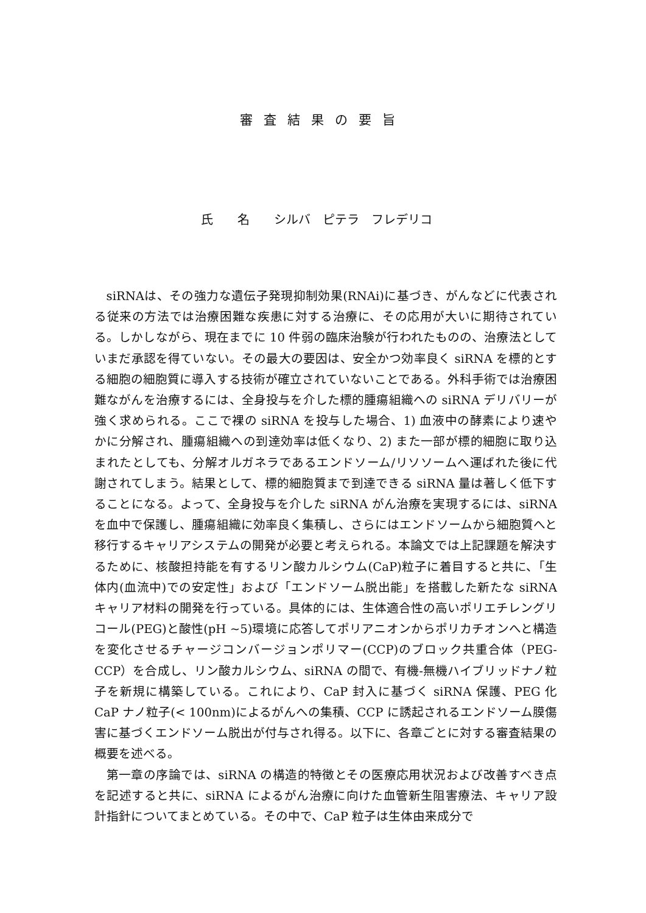審査結果の要旨
氏　　名　　シルバ　ピテラ　フレデリコ
siRNAは、その強力な遺伝子発現抑制効果(RNAi)に基づき、がんなどに代表される従来の方法では治療困難な疾患に対する治療に、その応用が大いに期待されている。しかしながら、現在までに 10 件弱の臨床治験が行われたものの、治療法としていまだ承認を得ていない。その最大の要因は、安全かつ効率良く siRNA を標的とする細胞の細胞質に導入する技術が確立されていないことである。外科手術では治療困難ながんを治療するには、全身投与を介した標的腫瘍組織への siRNA デリバリーが強く求められる。ここで裸の siRNA を投与した場合、1) 血液中の酵素により速やかに分解され、腫瘍組織への到達効率は低くなり、2) また一部が標的細胞に取り込まれたとしても、分解オルガネラであるエンドソーム/リソソームへ運ばれた後に代謝されてしまう。結果として、標的細胞質まで到達できる siRNA 量は著しく低下することになる。よって、全身投与を介した siRNA がん治療を実現するには、siRNA を血中で保護し、腫瘍組織に効率良く集積し、さらにはエンドソームから細胞質へと移行するキャリアシステムの開発が必要と考えられる。本論文では上記課題を解決するために、核酸担持能を有するリン酸カルシウム(CaP)粒子に着目すると共に、「生体内(血流中)での安定性」および「エンドソーム脱出能」を搭載した新たな siRNA キャリア材料の開発を行っている。具体的には、生体適合性の高いポリエチレングリコール(PEG)と酸性(pH ~5)環境に応答してポリアニオンからポリカチオンへと構造を変化させるチャージコンバージョンポリマー(CCP)のブロック共重合体（PEG-CCP）を合成し、リン酸カルシウム、siRNA の間で、有機-無機ハイブリッドナノ粒子を新規に構築している。これにより、CaP 封入に基づく siRNA 保護、PEG 化 CaP ナノ粒子(< 100nm)によるがんへの集積、CCP に誘起されるエンドソーム膜傷害に基づくエンドソーム脱出が付与され得る。以下に、各章ごとに対する審査結果の概要を述べる。
第一章の序論では、siRNA の構造的特徴とその医療応用状況および改善すべき点を記述すると共に、siRNA によるがん治療に向けた血管新生阻害療法、キャリア設計指針についてまとめている。その中で、CaP 粒子は生体由来成分で